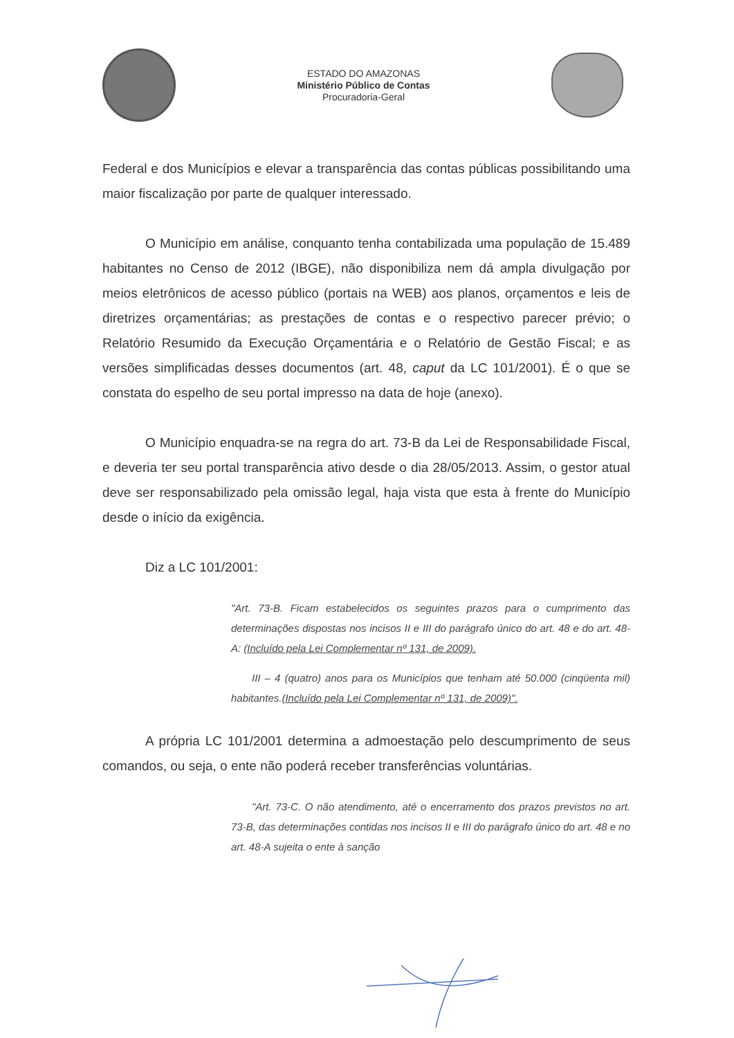ESTADO DO AMAZONAS
Ministério Público de Contas
Procuradoria-Geral
Federal e dos Municípios e elevar a transparência das contas públicas possibilitando uma maior fiscalização por parte de qualquer interessado.
O Município em análise, conquanto tenha contabilizada uma população de 15.489 habitantes no Censo de 2012 (IBGE), não disponibiliza nem dá ampla divulgação por meios eletrônicos de acesso público (portais na WEB) aos planos, orçamentos e leis de diretrizes orçamentárias; as prestações de contas e o respectivo parecer prévio; o Relatório Resumido da Execução Orçamentária e o Relatório de Gestão Fiscal; e as versões simplificadas desses documentos (art. 48, caput da LC 101/2001). É o que se constata do espelho de seu portal impresso na data de hoje (anexo).
O Município enquadra-se na regra do art. 73-B da Lei de Responsabilidade Fiscal, e deveria ter seu portal transparência ativo desde o dia 28/05/2013. Assim, o gestor atual deve ser responsabilizado pela omissão legal, haja vista que esta à frente do Município desde o início da exigência.
Diz a LC 101/2001:
"Art. 73-B. Ficam estabelecidos os seguintes prazos para o cumprimento das determinações dispostas nos incisos II e III do parágrafo único do art. 48 e do art. 48-A: (Incluído pela Lei Complementar nº 131, de 2009).
III – 4 (quatro) anos para os Municípios que tenham até 50.000 (cinqüenta mil) habitantes.(Incluído pela Lei Complementar nº 131, de 2009)".
A própria LC 101/2001 determina a admoestação pelo descumprimento de seus comandos, ou seja, o ente não poderá receber transferências voluntárias.
"Art. 73-C. O não atendimento, até o encerramento dos prazos previstos no art. 73-B, das determinações contidas nos incisos II e III do parágrafo único do art. 48 e no art. 48-A sujeita o ente à sanção